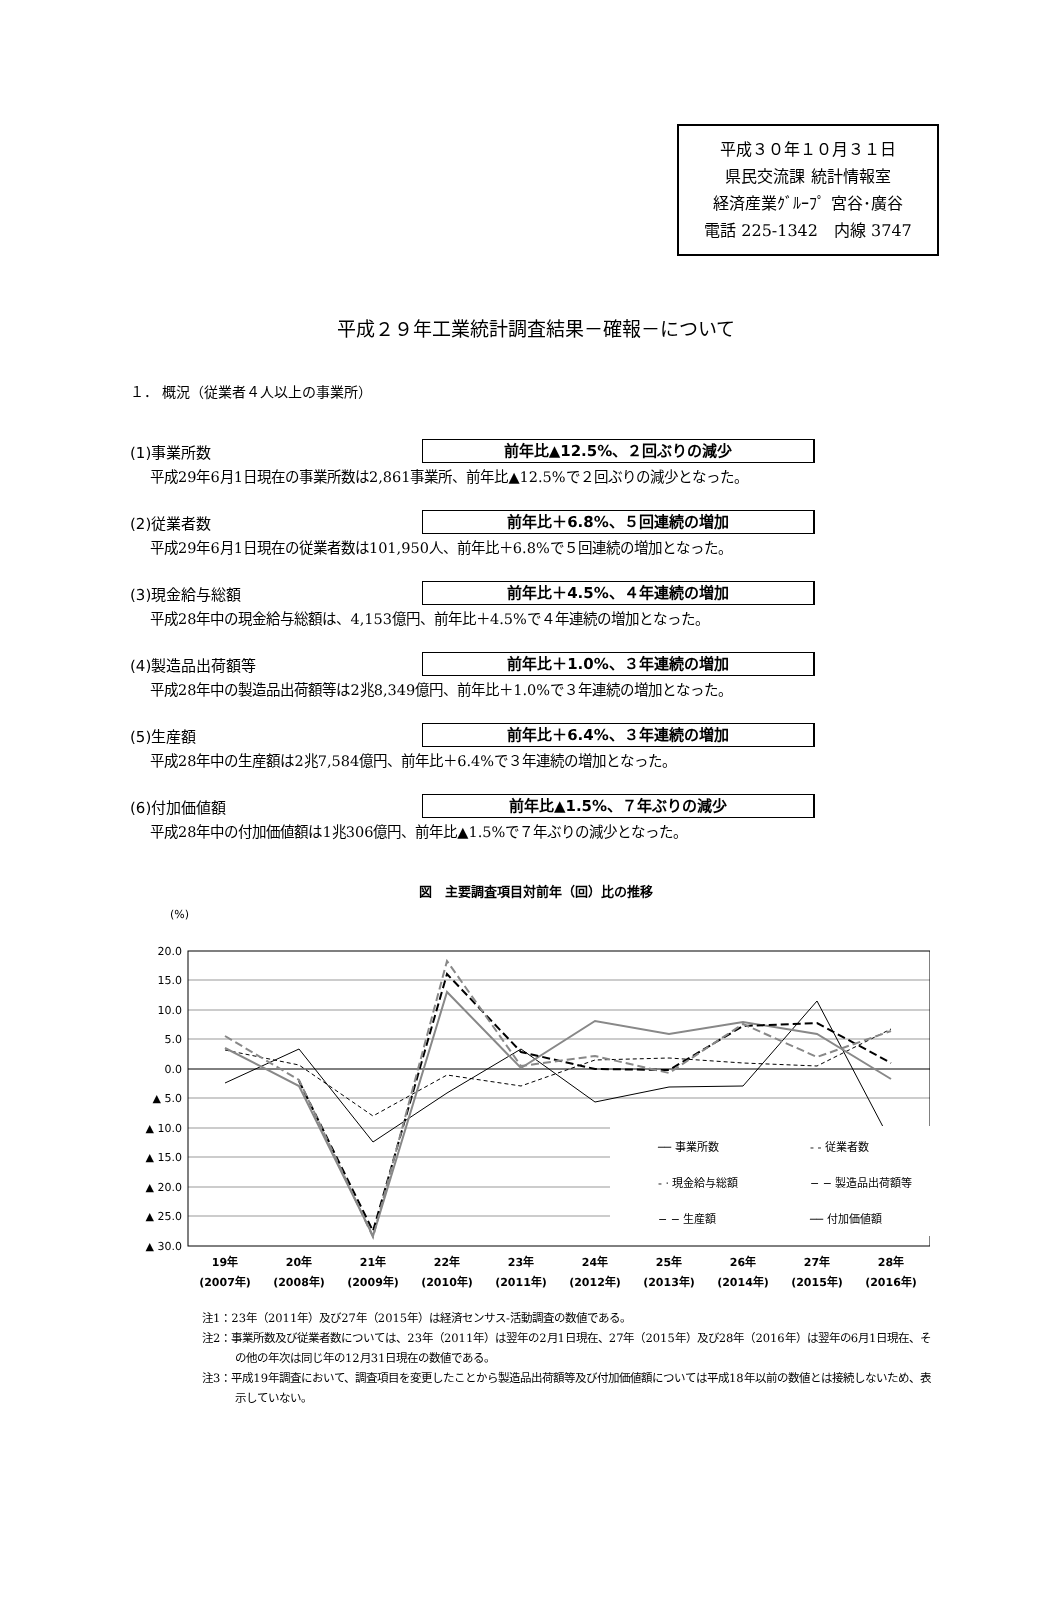平成３０年１０月３１日
県民交流課 統計情報室
経済産業ｸﾞﾙｰﾌﾟ 宮谷･廣谷
電話 225-1342　内線 3747
平成２９年工業統計調査結果－確報－について
１． 概況（従業者４人以上の事業所）
(1)事業所数 前年比▲12.5%、２回ぶりの減少
平成29年6月1日現在の事業所数は2,861事業所、前年比▲12.5%で２回ぶりの減少となった。
(2)従業者数 前年比＋6.8%、５回連続の増加
平成29年6月1日現在の従業者数は101,950人、前年比＋6.8%で５回連続の増加となった。
(3)現金給与総額 前年比＋4.5%、４年連続の増加
平成28年中の現金給与総額は、4,153億円、前年比＋4.5%で４年連続の増加となった。
(4)製造品出荷額等 前年比＋1.0%、３年連続の増加
平成28年中の製造品出荷額等は2兆8,349億円、前年比＋1.0%で３年連続の増加となった。
(5)生産額 前年比＋6.4%、３年連続の増加
平成28年中の生産額は2兆7,584億円、前年比＋6.4%で３年連続の増加となった。
(6)付加価値額 前年比▲1.5%、７年ぶりの減少
平成28年中の付加価値額は1兆306億円、前年比▲1.5%で７年ぶりの減少となった。
図　主要調査項目対前年（回）比の推移
(%)
20.0
15.0
10.0
5.0
0.0
▲ 5.0
▲ 10.0
▲ 15.0
▲ 20.0
▲ 25.0
▲ 30.0
── 事業所数
- - 従業者数
- · 現金給与総額
− − 製造品出荷額等
− − 生産額
── 付加価値額
19年
20年
21年
22年
23年
24年
25年
26年
27年
28年
(2007年)
(2008年)
(2009年)
(2010年)
(2011年)
(2012年)
(2013年)
(2014年)
(2015年)
(2016年)
注1：23年（2011年）及び27年（2015年）は経済センサス-活動調査の数値である。
注2：事業所数及び従業者数については、23年（2011年）は翌年の2月1日現在、27年（2015年）及び28年（2016年）は翌年の6月1日現在、その他の年次は同じ年の12月31日現在の数値である。
注3：平成19年調査において、調査項目を変更したことから製造品出荷額等及び付加価値額については平成18年以前の数値とは接続しないため、表示していない。